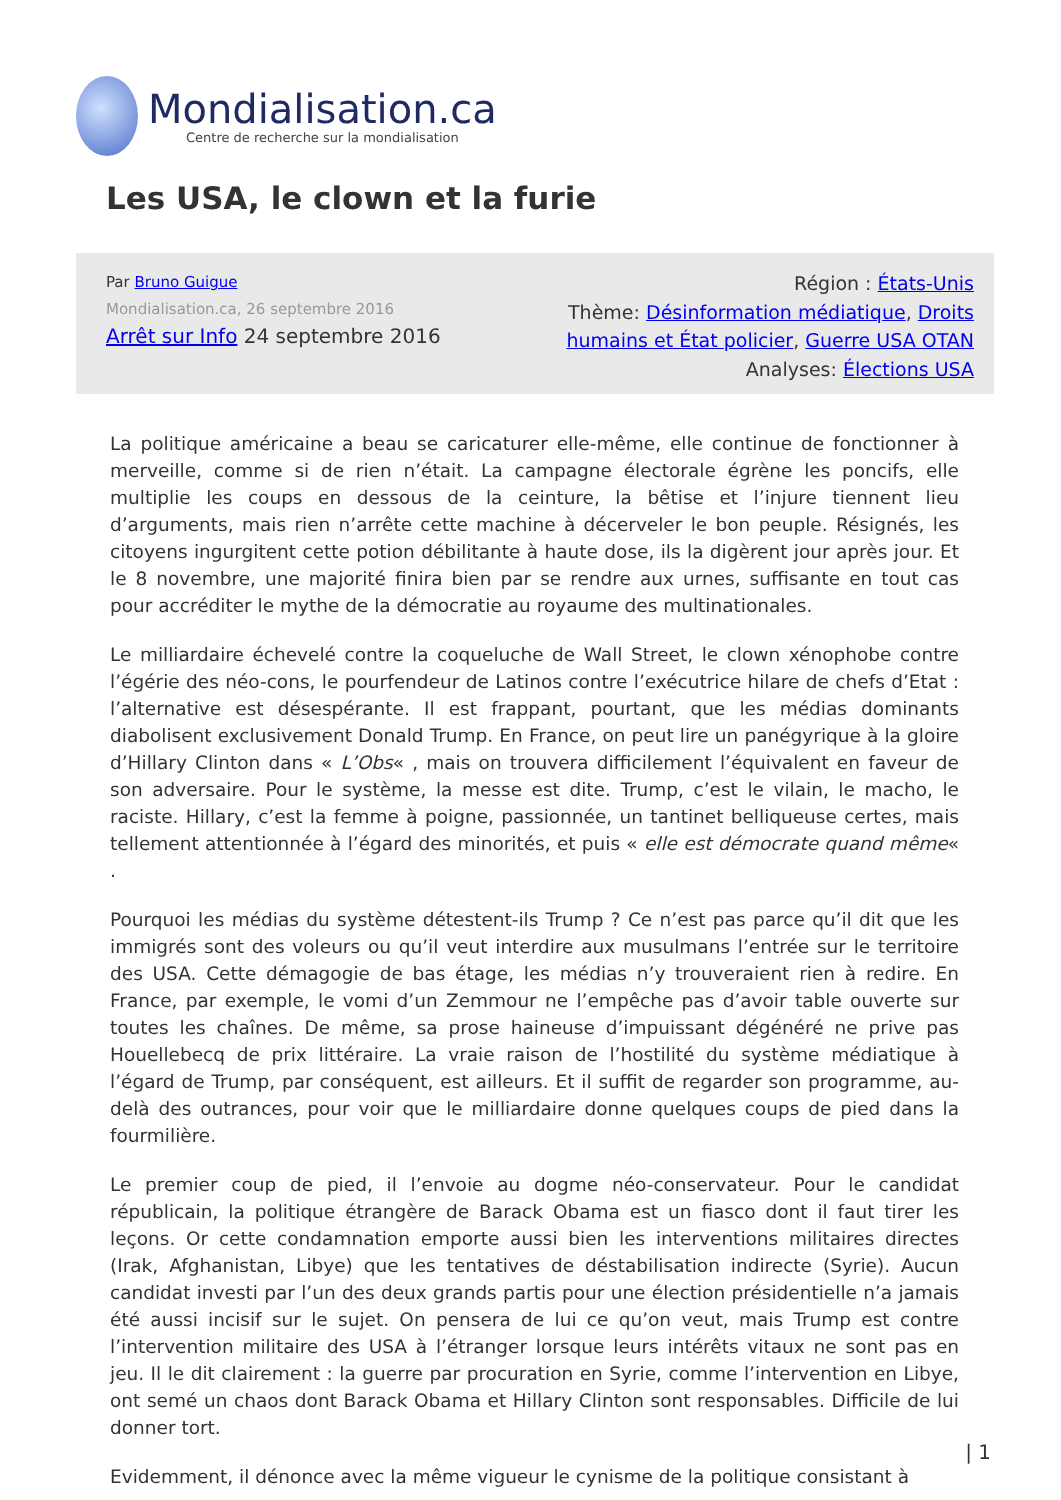Mondialisation.ca
Centre de recherche sur la mondialisation
Les USA, le clown et la furie
Par Bruno Guigue
Mondialisation.ca, 26 septembre 2016
Arrêt sur Info 24 septembre 2016
Région : États-Unis
Thème: Désinformation médiatique, Droits humains et État policier, Guerre USA OTAN
Analyses: Élections USA
La politique américaine a beau se caricaturer elle-même, elle continue de fonctionner à merveille, comme si de rien n’était. La campagne électorale égrène les poncifs, elle multiplie les coups en dessous de la ceinture, la bêtise et l’injure tiennent lieu d’arguments, mais rien n’arrête cette machine à décerveler le bon peuple. Résignés, les citoyens ingurgitent cette potion débilitante à haute dose, ils la digèrent jour après jour. Et le 8 novembre, une majorité finira bien par se rendre aux urnes, suffisante en tout cas pour accréditer le mythe de la démocratie au royaume des multinationales.
Le milliardaire échevelé contre la coqueluche de Wall Street, le clown xénophobe contre l’égérie des néo-cons, le pourfendeur de Latinos contre l’exécutrice hilare de chefs d’Etat : l’alternative est désespérante. Il est frappant, pourtant, que les médias dominants diabolisent exclusivement Donald Trump. En France, on peut lire un panégyrique à la gloire d’Hillary Clinton dans « L’Obs« , mais on trouvera difficilement l’équivalent en faveur de son adversaire. Pour le système, la messe est dite. Trump, c’est le vilain, le macho, le raciste. Hillary, c’est la femme à poigne, passionnée, un tantinet belliqueuse certes, mais tellement attentionnée à l’égard des minorités, et puis « elle est démocrate quand même« .
Pourquoi les médias du système détestent-ils Trump ? Ce n’est pas parce qu’il dit que les immigrés sont des voleurs ou qu’il veut interdire aux musulmans l’entrée sur le territoire des USA. Cette démagogie de bas étage, les médias n’y trouveraient rien à redire. En France, par exemple, le vomi d’un Zemmour ne l’empêche pas d’avoir table ouverte sur toutes les chaînes. De même, sa prose haineuse d’impuissant dégénéré ne prive pas Houellebecq de prix littéraire. La vraie raison de l’hostilité du système médiatique à l’égard de Trump, par conséquent, est ailleurs. Et il suffit de regarder son programme, au-delà des outrances, pour voir que le milliardaire donne quelques coups de pied dans la fourmilière.
Le premier coup de pied, il l’envoie au dogme néo-conservateur. Pour le candidat républicain, la politique étrangère de Barack Obama est un fiasco dont il faut tirer les leçons. Or cette condamnation emporte aussi bien les interventions militaires directes (Irak, Afghanistan, Libye) que les tentatives de déstabilisation indirecte (Syrie). Aucun candidat investi par l’un des deux grands partis pour une élection présidentielle n’a jamais été aussi incisif sur le sujet. On pensera de lui ce qu’on veut, mais Trump est contre l’intervention militaire des USA à l’étranger lorsque leurs intérêts vitaux ne sont pas en jeu. Il le dit clairement : la guerre par procuration en Syrie, comme l’intervention en Libye, ont semé un chaos dont Barack Obama et Hillary Clinton sont responsables. Difficile de lui donner tort.
Evidemment, il dénonce avec la même vigueur le cynisme de la politique consistant à
| 1